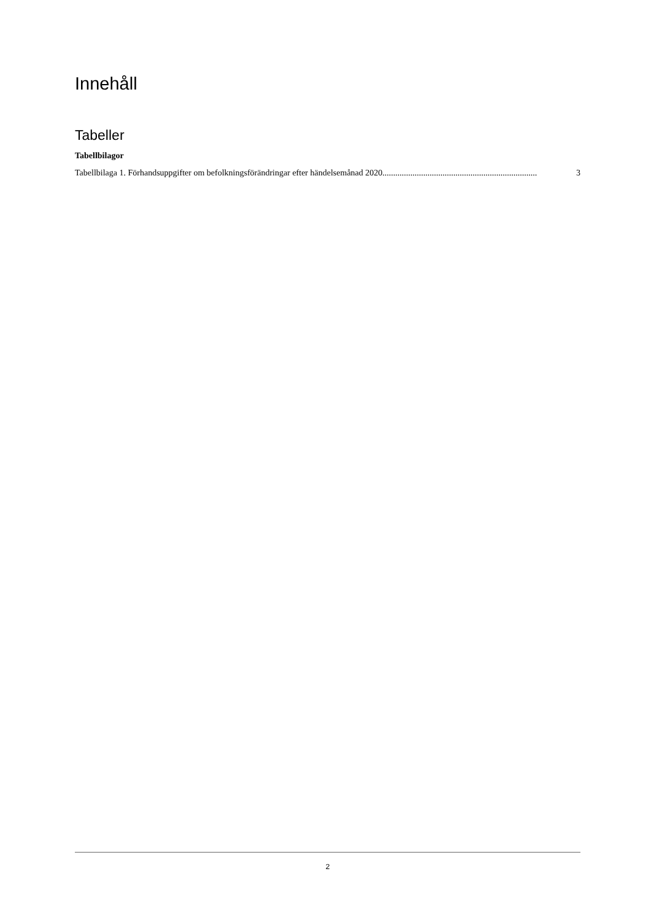Innehåll
Tabeller
Tabellbilagor
Tabellbilaga 1. Förhandsuppgifter om befolkningsförändringar efter händelsemånad 2020........................................................................ 3
2